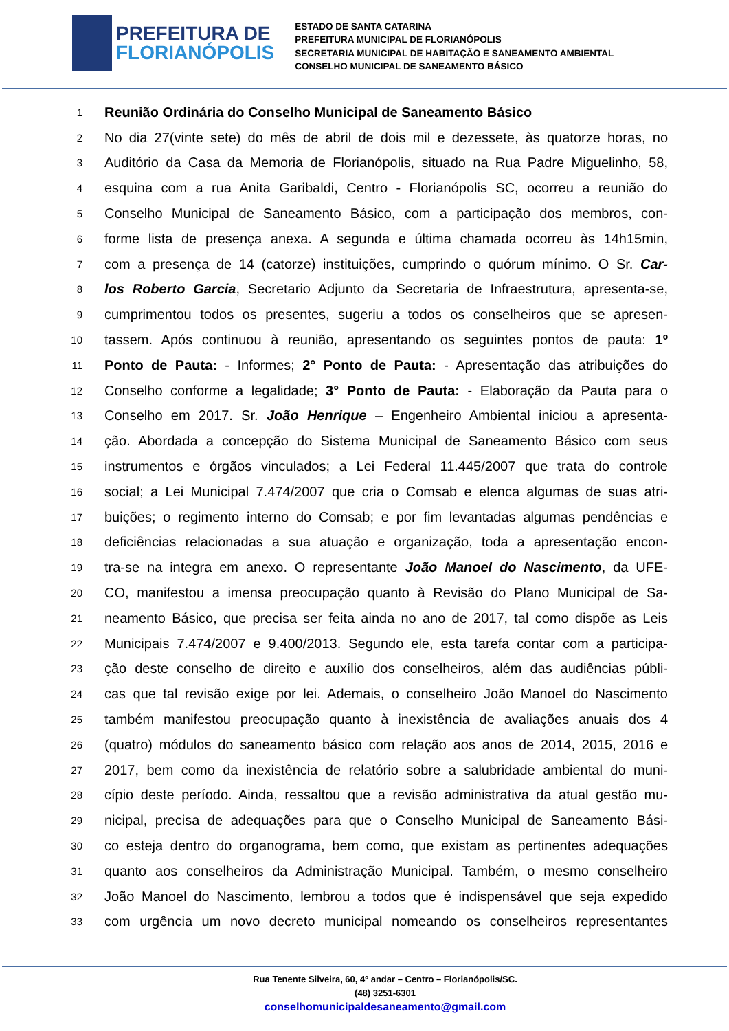PREFEITURA DE
FLORIANÓPOLIS
ESTADO DE SANTA CATARINA
PREFEITURA MUNICIPAL DE FLORIANÓPOLIS
SECRETARIA MUNICIPAL DE HABITAÇÃO E SANEAMENTO AMBIENTAL
CONSELHO MUNICIPAL DE SANEAMENTO BÁSICO
1 Reunião Ordinária do Conselho Municipal de Saneamento Básico
2 No dia 27(vinte sete) do mês de abril de dois mil e dezessete, às quatorze horas, no
3 Auditório da Casa da Memoria de Florianópolis, situado na Rua Padre Miguelinho, 58,
4 esquina com a rua Anita Garibaldi, Centro - Florianópolis SC, ocorreu a reunião do
5 Conselho Municipal de Saneamento Básico, com a participação dos membros, con-
6 forme lista de presença anexa. A segunda e última chamada ocorreu às 14h15min,
7 com a presença de 14 (catorze) instituições, cumprindo o quórum mínimo. O Sr. Car-
8 los Roberto Garcia, Secretario Adjunto da Secretaria de Infraestrutura, apresenta-se,
9 cumprimentou todos os presentes, sugeriu a todos os conselheiros que se apresen-
10 tassem. Após continuou à reunião, apresentando os seguintes pontos de pauta: 1º
11 Ponto de Pauta: - Informes; 2° Ponto de Pauta: - Apresentação das atribuições do
12 Conselho conforme a legalidade; 3° Ponto de Pauta: - Elaboração da Pauta para o
13 Conselho em 2017. Sr. João Henrique – Engenheiro Ambiental iniciou a apresenta-
14 ção. Abordada a concepção do Sistema Municipal de Saneamento Básico com seus
15 instrumentos e órgãos vinculados; a Lei Federal 11.445/2007 que trata do controle
16 social; a Lei Municipal 7.474/2007 que cria o Comsab e elenca algumas de suas atri-
17 buições; o regimento interno do Comsab; e por fim levantadas algumas pendências e
18 deficiências relacionadas a sua atuação e organização, toda a apresentação encon-
19 tra-se na integra em anexo. O representante João Manoel do Nascimento, da UFE-
20 CO, manifestou a imensa preocupação quanto à Revisão do Plano Municipal de Sa-
21 neamento Básico, que precisa ser feita ainda no ano de 2017, tal como dispõe as Leis
22 Municipais 7.474/2007 e 9.400/2013. Segundo ele, esta tarefa contar com a participa-
23 ção deste conselho de direito e auxílio dos conselheiros, além das audiências públi-
24 cas que tal revisão exige por lei. Ademais, o conselheiro João Manoel do Nascimento
25 também manifestou preocupação quanto à inexistência de avaliações anuais dos 4
26 (quatro) módulos do saneamento básico com relação aos anos de 2014, 2015, 2016 e
27 2017, bem como da inexistência de relatório sobre a salubridade ambiental do muni-
28 cípio deste período. Ainda, ressaltou que a revisão administrativa da atual gestão mu-
29 nicipal, precisa de adequações para que o Conselho Municipal de Saneamento Bási-
30 co esteja dentro do organograma, bem como, que existam as pertinentes adequações
31 quanto aos conselheiros da Administração Municipal. Também, o mesmo conselheiro
32 João Manoel do Nascimento, lembrou a todos que é indispensável que seja expedido
33 com urgência um novo decreto municipal nomeando os conselheiros representantes
Rua Tenente Silveira, 60, 4º andar – Centro – Florianópolis/SC.
(48) 3251-6301
conselhomunicipaldesaneamento@gmail.com